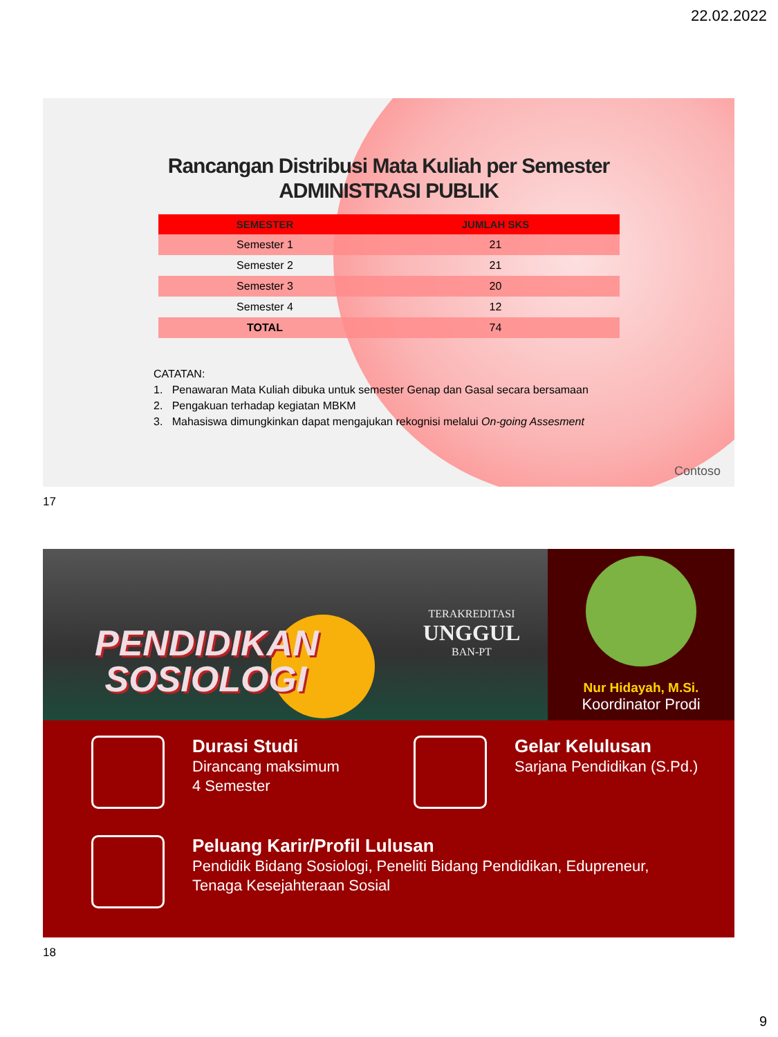22.02.2022
Rancangan Distribusi Mata Kuliah per Semester
ADMINISTRASI PUBLIK
| SEMESTER | JUMLAH SKS |
| --- | --- |
| Semester 1 | 21 |
| Semester 2 | 21 |
| Semester 3 | 20 |
| Semester 4 | 12 |
| TOTAL | 74 |
CATATAN:
1. Penawaran Mata Kuliah dibuka untuk semester Genap dan Gasal secara bersamaan
2. Pengakuan terhadap kegiatan MBKM
3. Mahasiswa dimungkinkan dapat mengajukan rekognisi melalui On-going Assesment
Contoso
17
PENDIDIKAN
SOSIOLOGI
TERAKREDITASI
UNGGUL
BAN-PT
Nur Hidayah, M.Si.
Koordinator Prodi
Durasi Studi
Dirancang maksimum
4 Semester
Gelar Kelulusan
Sarjana Pendidikan (S.Pd.)
Peluang Karir/Profil Lulusan
Pendidik Bidang Sosiologi, Peneliti Bidang Pendidikan, Edupreneur,
Tenaga Kesejahteraan Sosial
18
9